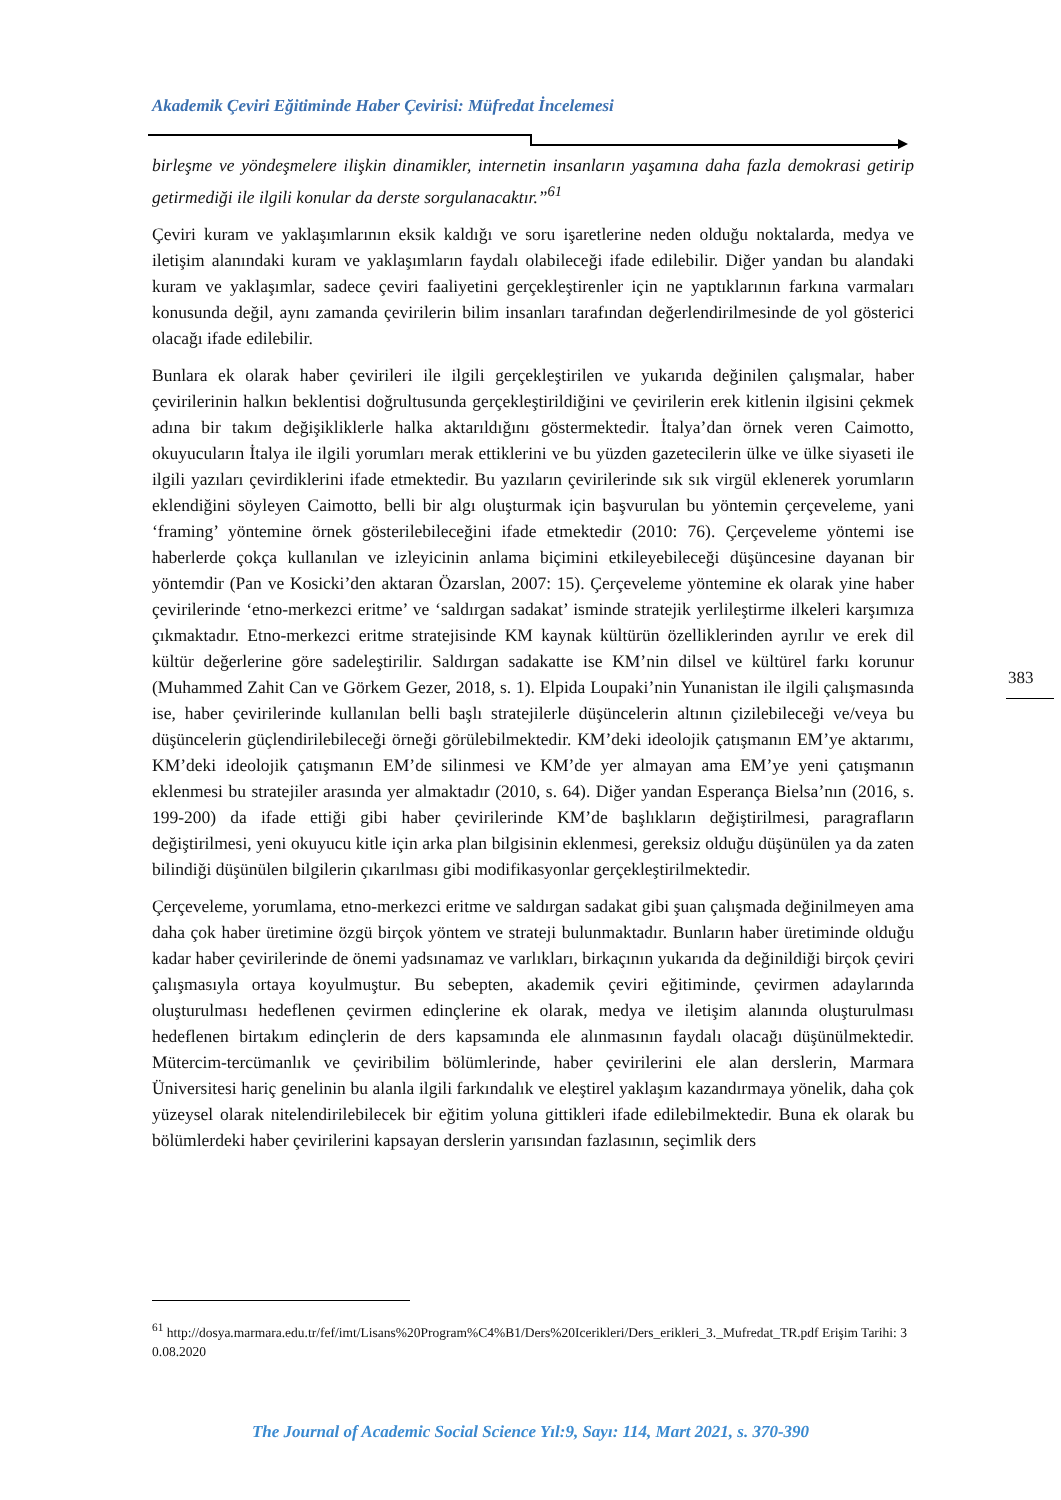Akademik Çeviri Eğitiminde Haber Çevirisi: Müfredat İncelemesi
birleşme ve yöndeşmelere ilişkin dinamikler, internetin insanların yaşamına daha fazla demokrasi getirip getirmediği ile ilgili konular da derste sorgulanacaktır.”<sup>61</sup>
Çeviri kuram ve yaklaşımlarının eksik kaldığı ve soru işaretlerine neden olduğu noktalarda, medya ve iletişim alanındaki kuram ve yaklaşımların faydalı olabileceği ifade edilebilir. Diğer yandan bu alandaki kuram ve yaklaşımlar, sadece çeviri faaliyetini gerçekleştirenler için ne yaptıklarının farkına varmaları konusunda değil, aynı zamanda çevirilerin bilim insanları tarafından değerlendirilmesinde de yol gösterici olacağı ifade edilebilir.
Bunlara ek olarak haber çevirileri ile ilgili gerçekleştirilen ve yukarıda değinilen çalışmalar, haber çevirilerinin halkın beklentisi doğrultusunda gerçekleştirildiğini ve çevirilerin erek kitlenin ilgisini çekmek adına bir takım değişikliklerle halka aktarıldığını göstermektedir. İtalya’dan örnek veren Caimotto, okuyucuların İtalya ile ilgili yorumları merak ettiklerini ve bu yüzden gazetecilerin ülke ve ülke siyaseti ile ilgili yazıları çevirdiklerini ifade etmektedir. Bu yazıların çevirilerinde sık sık virgül eklenerek yorumların eklendiğini söyleyen Caimotto, belli bir algı oluşturmak için başvurulan bu yöntemin çerçeveleme, yani ‘framing’ yöntemine örnek gösterilebileceğini ifade etmektedir (2010: 76). Çerçeveleme yöntemi ise haberlerde çokça kullanılan ve izleyicinin anlama biçimini etkileyebileceği düşüncesine dayanan bir yöntemdir (Pan ve Kosicki’den aktaran Özarslan, 2007: 15). Çerçeveleme yöntemine ek olarak yine haber çevirilerinde ‘etno-merkezci eritme’ ve ‘saldırgan sadakat’ isminde stratejik yerlileştirme ilkeleri karşımıza çıkmaktadır. Etno-merkezci eritme stratejisinde KM kaynak kültürün özelliklerinden ayrılır ve erek dil kültür değerlerine göre sadeleştirilir. Saldırgan sadakatte ise KM’nin dilsel ve kültürel farkı korunur (Muhammed Zahit Can ve Görkem Gezer, 2018, s. 1). Elpida Loupaki’nin Yunanistan ile ilgili çalışmasında ise, haber çevirilerinde kullanılan belli başlı stratejilerle düşüncelerin altının çizilebileceği ve/veya bu düşüncelerin güçlendirilebileceği örneği görülebilmektedir. KM’deki ideolojik çatışmanın EM’ye aktarımı, KM’deki ideolojik çatışmanın EM’de silinmesi ve KM’de yer almayan ama EM’ye yeni çatışmanın eklenmesi bu stratejiler arasında yer almaktadır (2010, s. 64). Diğer yandan Esperança Bielsa’nın (2016, s. 199-200) da ifade ettiği gibi haber çevirilerinde KM’de başlıkların değiştirilmesi, paragrafların değiştirilmesi, yeni okuyucu kitle için arka plan bilgisinin eklenmesi, gereksiz olduğu düşünülen ya da zaten bilindiği düşünülen bilgilerin çıkarılması gibi modifikasyonlar gerçekleştirilmektedir.
Çerçeveleme, yorumlama, etno-merkezci eritme ve saldırgan sadakat gibi şuan çalışmada değinilmeyen ama daha çok haber üretimine özgü birçok yöntem ve strateji bulunmaktadır. Bunların haber üretiminde olduğu kadar haber çevirilerinde de önemi yadsınamaz ve varlıkları, birkaçının yukarıda da değinildiği birçok çeviri çalışmasıyla ortaya koyulmuştur. Bu sebepten, akademik çeviri eğitiminde, çevirmen adaylarında oluşturulması hedeflenen çevirmen edinçlerine ek olarak, medya ve iletişim alanında oluşturulması hedeflenen birtakım edinçlerin de ders kapsamında ele alınmasının faydalı olacağı düşünülmektedir. Mütercim-tercümanlık ve çeviribilim bölümlerinde, haber çevirilerini ele alan derslerin, Marmara Üniversitesi hariç genelinin bu alanla ilgili farkındalık ve eleştirel yaklaşım kazandırmaya yönelik, daha çok yüzeysel olarak nitelendirilebilecek bir eğitim yoluna gittikleri ifade edilebilmektedir. Buna ek olarak bu bölümlerdeki haber çevirilerini kapsayan derslerin yarısından fazlasının, seçimlik ders
383
<sup>61</sup> http://dosya.marmara.edu.tr/fef/imt/Lisans%20Program%C4%B1/Ders%20Icerikleri/Ders_erikleri_3._Mufredat_TR.pdf Erişim Tarihi: 30.08.2020
The Journal of Academic Social Science Yıl:9, Sayı: 114, Mart 2021, s. 370-390